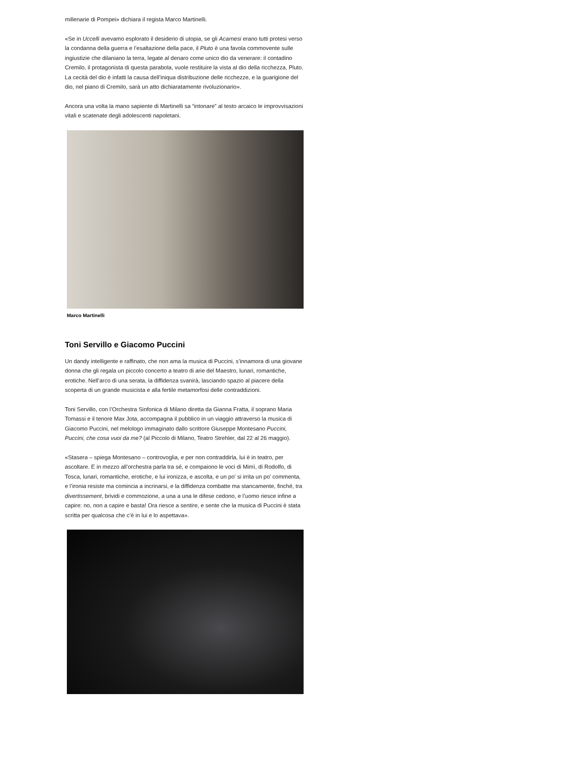millenarie di Pompei» dichiara il regista Marco Martinelli.
«Se in Uccelli avevamo esplorato il desiderio di utopia, se gli Acarnesi erano tutti protesi verso la condanna della guerra e l’esaltazione della pace, il Pluto è una favola commovente sulle ingiustizie che dilaniano la terra, legate al denaro come unico dio da venerare: il contadino Cremilo, il protagonista di questa parabola, vuole restituire la vista al dio della ricchezza, Pluto. La cecità del dio è infatti la causa dell’iniqua distribuzione delle ricchezze, e la guarigione del dio, nel piano di Cremilo, sarà un atto dichiaratamente rivoluzionario».
Ancora una volta la mano sapiente di Martinelli sa “intonare” al testo arcaico le improvvisazioni vitali e scatenate degli adolescenti napoletani.
Marco Martinelli
Toni Servillo e Giacomo Puccini
Un dandy intelligente e raffinato, che non ama la musica di Puccini, s’innamora di una giovane donna che gli regala un piccolo concerto a teatro di arie del Maestro, lunari, romantiche, erotiche. Nell’arco di una serata, la diffidenza svanirà, lasciando spazio al piacere della scoperta di un grande musicista e alla fertile metamorfosi delle contraddizioni.
Toni Servillo, con l’Orchestra Sinfonica di Milano diretta da Gianna Fratta, il soprano Maria Tomassi e il tenore Max Jota, accompagna il pubblico in un viaggio attraverso la musica di Giacomo Puccini, nel melologo immaginato dallo scrittore Giuseppe Montesano Puccini, Puccini, che cosa vuoi da me? (al Piccolo di Milano, Teatro Strehler, dal 22 al 26 maggio).
«Stasera – spiega Montesano – controvoglia, e per non contraddirla, lui è in teatro, per ascoltare. E in mezzo all’orchestra parla tra sé, e compaiono le voci di Mimì, di Rodolfo, di Tosca, lunari, romantiche, erotiche, e lui ironizza, e ascolta, e un po’ si irrita un po’ commenta, e l’ironia resiste ma comincia a incrinarsi, e la diffidenza combatte ma stancamente, finché, tra divertissement, brividi e commozione, a una a una le difese cedono, e l’uomo riesce infine a capire: no, non a capire e basta! Ora riesce a sentire, e sente che la musica di Puccini è stata scritta per qualcosa che c’è in lui e lo aspettava».